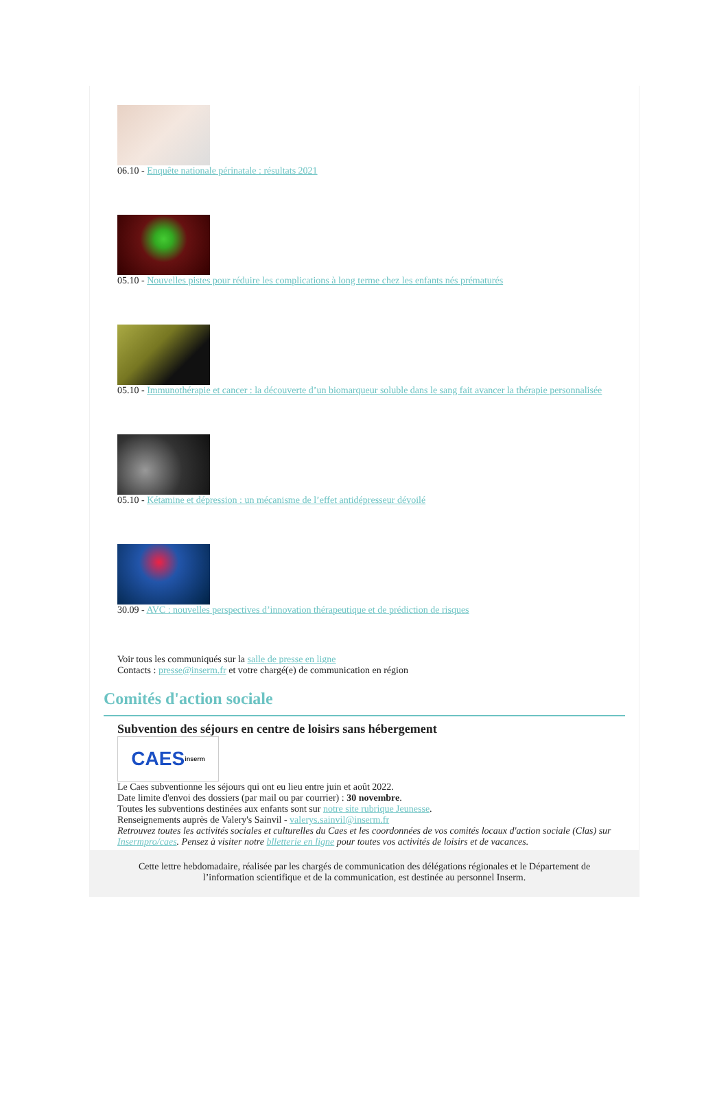06.10 - Enquête nationale périnatale : résultats 2021
05.10 - Nouvelles pistes pour réduire les complications à long terme chez les enfants nés prématurés
05.10 - Immunothérapie et cancer : la découverte d’un biomarqueur soluble dans le sang fait avancer la thérapie personnalisée
05.10 - Kétamine et dépression : un mécanisme de l’effet antidépresseur dévoilé
30.09 - AVC : nouvelles perspectives d’innovation thérapeutique et de prédiction de risques
Voir tous les communiqués sur la salle de presse en ligne
Contacts : presse@inserm.fr et votre chargé(e) de communication en région
Comités d'action sociale
Subvention des séjours en centre de loisirs sans hébergement
CAES inserm
Le Caes subventionne les séjours qui ont eu lieu entre juin et août 2022.
Date limite d'envoi des dossiers (par mail ou par courrier) : 30 novembre.
Toutes les subventions destinées aux enfants sont sur notre site rubrique Jeunesse.
Renseignements auprès de Valery's Sainvil - valerys.sainvil@inserm.fr
Retrouvez toutes les activités sociales et culturelles du Caes et les coordonnées de vos comités locaux d'action sociale (Clas) sur Insermpro/caes. Pensez à visiter notre blletterie en ligne pour toutes vos activités de loisirs et de vacances.
Cette lettre hebdomadaire, réalisée par les chargés de communication des délégations régionales et le Département de l’information scientifique et de la communication, est destinée au personnel Inserm.